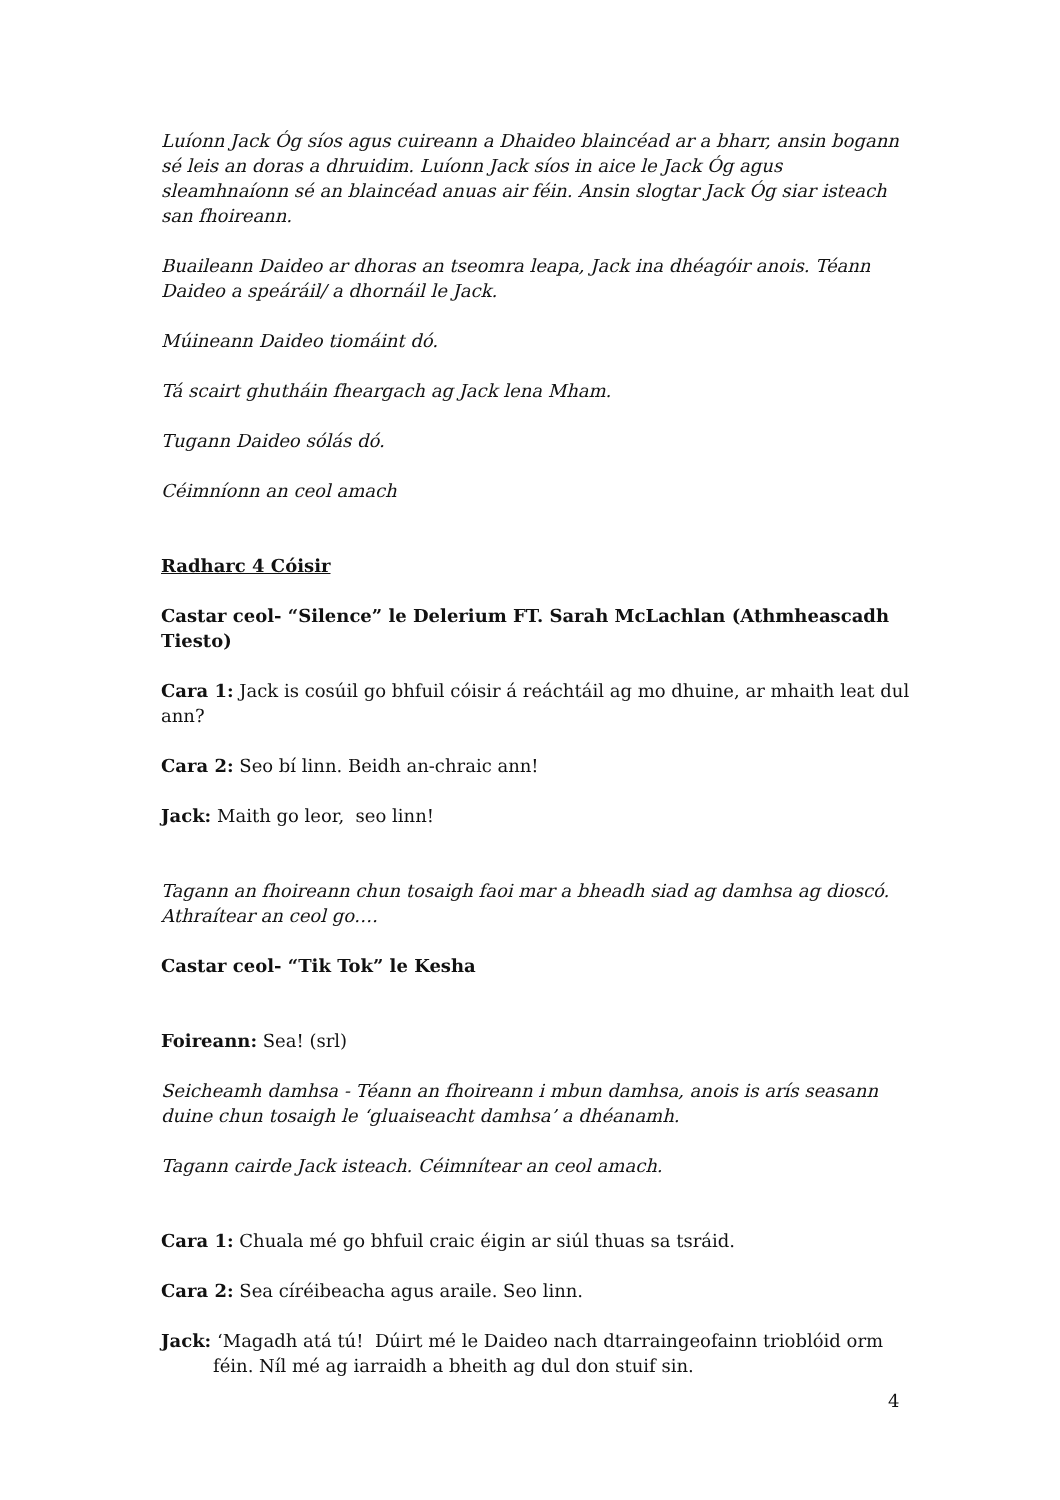Luíonn Jack Óg síos agus cuireann a Dhaideo blaincéad ar a bharr, ansin bogann sé leis an doras a dhruidim. Luíonn Jack síos in aice le Jack Óg agus sleamhnaíonn sé an blaincéad anuas air féin. Ansin slogtar Jack Óg siar isteach san fhoireann.
Buaileann Daideo ar dhoras an tseomra leapa, Jack ina dhéagóir anois. Téann Daideo a speáráil/ a dhornáil le Jack.
Múineann Daideo tiomáint dó.
Tá scairt ghutháin fheargach ag Jack lena Mham.
Tugann Daideo sólás dó.
Céimníonn an ceol amach
Radharc 4 Cóisir
Castar ceol- “Silence” le Delerium FT. Sarah McLachlan (Athmheascadh Tiesto)
Cara 1: Jack is cosúil go bhfuil cóisir á reáchtáil ag mo dhuine, ar mhaith leat dul ann?
Cara 2: Seo bí linn. Beidh an-chraic ann!
Jack: Maith go leor, seo linn!
Tagann an fhoireann chun tosaigh faoi mar a bheadh siad ag damhsa ag dioscó. Athraítear an ceol go….
Castar ceol- “Tik Tok” le Kesha
Foireann: Sea! (srl)
Seicheamh damhsa - Téann an fhoireann i mbun damhsa, anois is arís seasann duine chun tosaigh le ‘gluaiseacht damhsa’ a dhéanamh.
Tagann cairde Jack isteach. Céimnítear an ceol amach.
Cara 1: Chuala mé go bhfuil craic éigin ar siúl thuas sa tsráid.
Cara 2: Sea círéibeacha agus araile. Seo linn.
Jack: ‘Magadh atá tú! Dúirt mé le Daideo nach dtarraingeofainn trioblóid orm féin. Níl mé ag iarraidh a bheith ag dul don stuif sin.
4